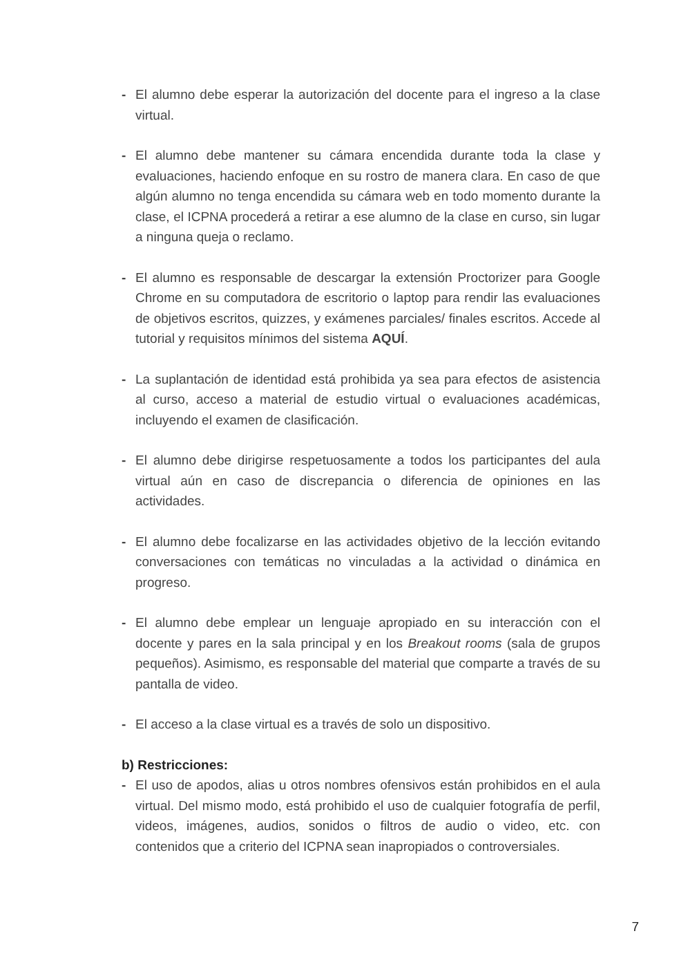- El alumno debe esperar la autorización del docente para el ingreso a la clase virtual.
- El alumno debe mantener su cámara encendida durante toda la clase y evaluaciones, haciendo enfoque en su rostro de manera clara. En caso de que algún alumno no tenga encendida su cámara web en todo momento durante la clase, el ICPNA procederá a retirar a ese alumno de la clase en curso, sin lugar a ninguna queja o reclamo.
- El alumno es responsable de descargar la extensión Proctorizer para Google Chrome en su computadora de escritorio o laptop para rendir las evaluaciones de objetivos escritos, quizzes, y exámenes parciales/ finales escritos. Accede al tutorial y requisitos mínimos del sistema AQUÍ.
- La suplantación de identidad está prohibida ya sea para efectos de asistencia al curso, acceso a material de estudio virtual o evaluaciones académicas, incluyendo el examen de clasificación.
- El alumno debe dirigirse respetuosamente a todos los participantes del aula virtual aún en caso de discrepancia o diferencia de opiniones en las actividades.
- El alumno debe focalizarse en las actividades objetivo de la lección evitando conversaciones con temáticas no vinculadas a la actividad o dinámica en progreso.
- El alumno debe emplear un lenguaje apropiado en su interacción con el docente y pares en la sala principal y en los Breakout rooms (sala de grupos pequeños). Asimismo, es responsable del material que comparte a través de su pantalla de video.
- El acceso a la clase virtual es a través de solo un dispositivo.
b) Restricciones:
- El uso de apodos, alias u otros nombres ofensivos están prohibidos en el aula virtual. Del mismo modo, está prohibido el uso de cualquier fotografía de perfil, videos, imágenes, audios, sonidos o filtros de audio o video, etc. con contenidos que a criterio del ICPNA sean inapropiados o controversiales.
7